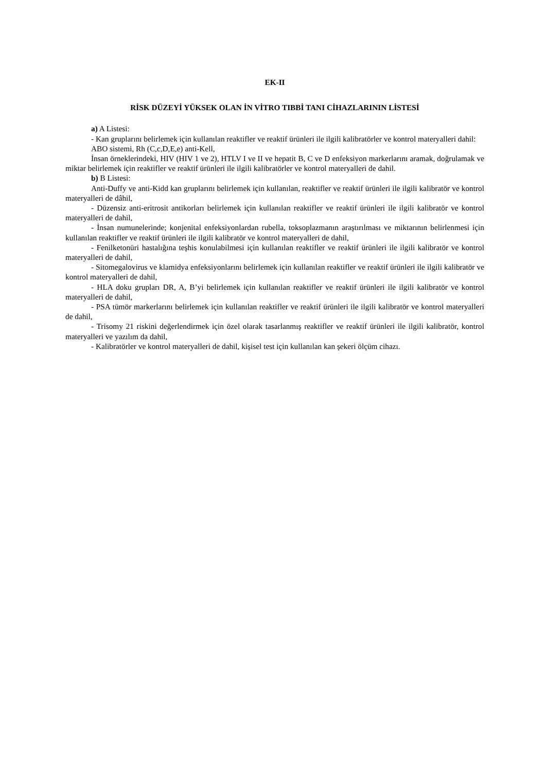EK-II
RİSK DÜZEYİ YÜKSEK OLAN İN VİTRO TIBBİ TANI CİHAZLARININ LİSTESİ
a) A Listesi:
- Kan gruplarını belirlemek için kullanılan reaktifler ve reaktif ürünleri ile ilgili kalibratörler ve kontrol materyalleri dahil:
ABO sistemi, Rh (C,c,D,E,e) anti-Kell,
İnsan örneklerindeki, HIV (HIV 1 ve 2), HTLV I ve II ve hepatit B, C ve D enfeksiyon markerlarını aramak, doğrulamak ve miktar belirlemek için reaktifler ve reaktif ürünleri ile ilgili kalibratörler ve kontrol materyalleri de dahil.
b) B Listesi:
Anti-Duffy ve anti-Kidd kan gruplarını belirlemek için kullanılan, reaktifler ve reaktif ürünleri ile ilgili kalibratör ve kontrol materyalleri de dâhil,
- Düzensiz anti-eritrosit antikorları belirlemek için kullanılan reaktifler ve reaktif ürünleri ile ilgili kalibratör ve kontrol materyalleri de dahil,
- İnsan numunelerinde; konjenital enfeksiyonlardan rubella, toksoplazmanın araştırılması ve miktarının belirlenmesi için kullanılan reaktifler ve reaktif ürünleri ile ilgili kalibratör ve kontrol materyalleri de dahil,
- Fenilketonüri hastalığına teşhis konulabilmesi için kullanılan reaktifler ve reaktif ürünleri ile ilgili kalibratör ve kontrol materyalleri de dahil,
- Sitomegalovirus ve klamidya enfeksiyonlarını belirlemek için kullanılan reaktifler ve reaktif ürünleri ile ilgili kalibratör ve kontrol materyalleri de dahil,
- HLA doku grupları DR, A, B’yi belirlemek için kullanılan reaktifler ve reaktif ürünleri ile ilgili kalibratör ve kontrol materyalleri de dahil,
- PSA tümör markerlarını belirlemek için kullanılan reaktifler ve reaktif ürünleri ile ilgili kalibratör ve kontrol materyalleri de dahil,
- Trisomy 21 riskini değerlendirmek için özel olarak tasarlanmış reaktifler ve reaktif ürünleri ile ilgili kalibratör, kontrol materyalleri ve yazılım da dahil,
- Kalibratörler ve kontrol materyalleri de dahil, kişisel test için kullanılan kan şekeri ölçüm cihazı.